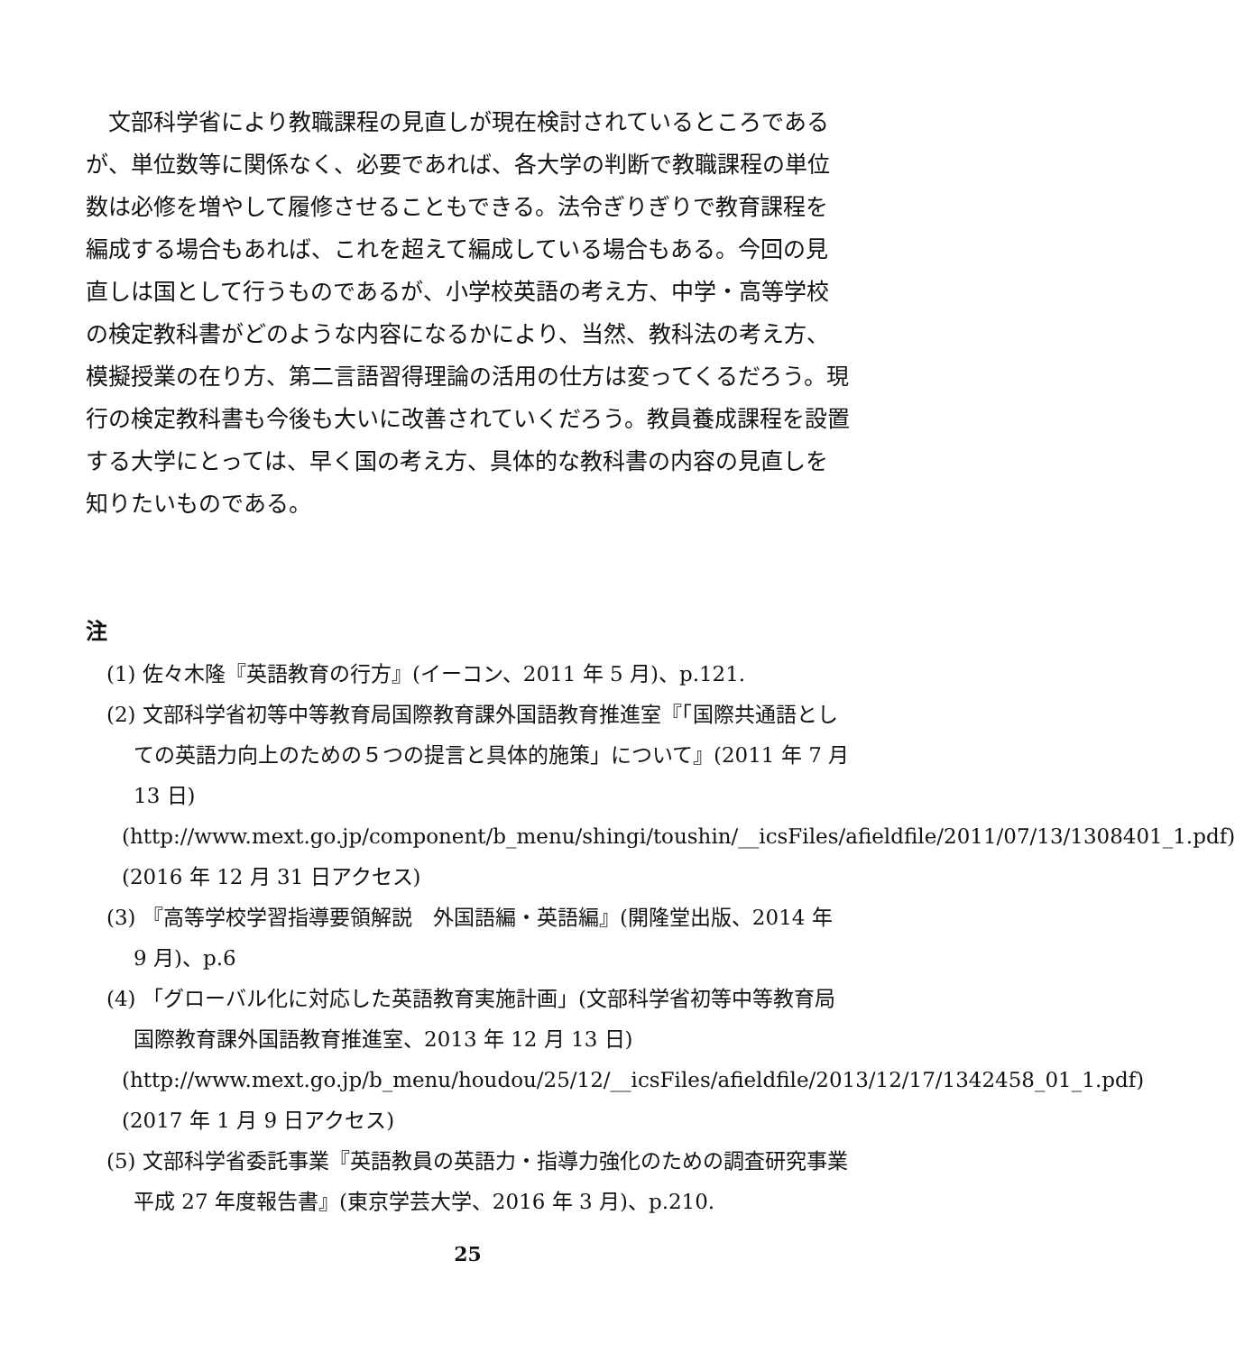文部科学省により教職課程の見直しが現在検討されているところであるが、単位数等に関係なく、必要であれば、各大学の判断で教職課程の単位数は必修を増やして履修させることもできる。法令ぎりぎりで教育課程を編成する場合もあれば、これを超えて編成している場合もある。今回の見直しは国として行うものであるが、小学校英語の考え方、中学・高等学校の検定教科書がどのような内容になるかにより、当然、教科法の考え方、模擬授業の在り方、第二言語習得理論の活用の仕方は変ってくるだろう。現行の検定教科書も今後も大いに改善されていくだろう。教員養成課程を設置する大学にとっては、早く国の考え方、具体的な教科書の内容の見直しを知りたいものである。
注
(1) 佐々木隆『英語教育の行方』(イーコン、2011 年 5 月)、p.121.
(2) 文部科学省初等中等教育局国際教育課外国語教育推進室『「国際共通語としての英語力向上のための５つの提言と具体的施策」について』(2011 年 7 月 13 日)
(http://www.mext.go.jp/component/b_menu/shingi/toushin/__icsFiles/afieldfile/2011/07/13/1308401_1.pdf)(2016 年 12 月 31 日アクセス)
(3) 『高等学校学習指導要領解説　外国語編・英語編』(開隆堂出版、2014 年 9 月)、p.6
(4) 「グローバル化に対応した英語教育実施計画」(文部科学省初等中等教育局国際教育課外国語教育推進室、2013 年 12 月 13 日)
(http://www.mext.go.jp/b_menu/houdou/25/12/__icsFiles/afieldfile/2013/12/17/1342458_01_1.pdf)(2017 年 1 月 9 日アクセス)
(5) 文部科学省委託事業『英語教員の英語力・指導力強化のための調査研究事業　平成 27 年度報告書』(東京学芸大学、2016 年 3 月)、p.210.
25